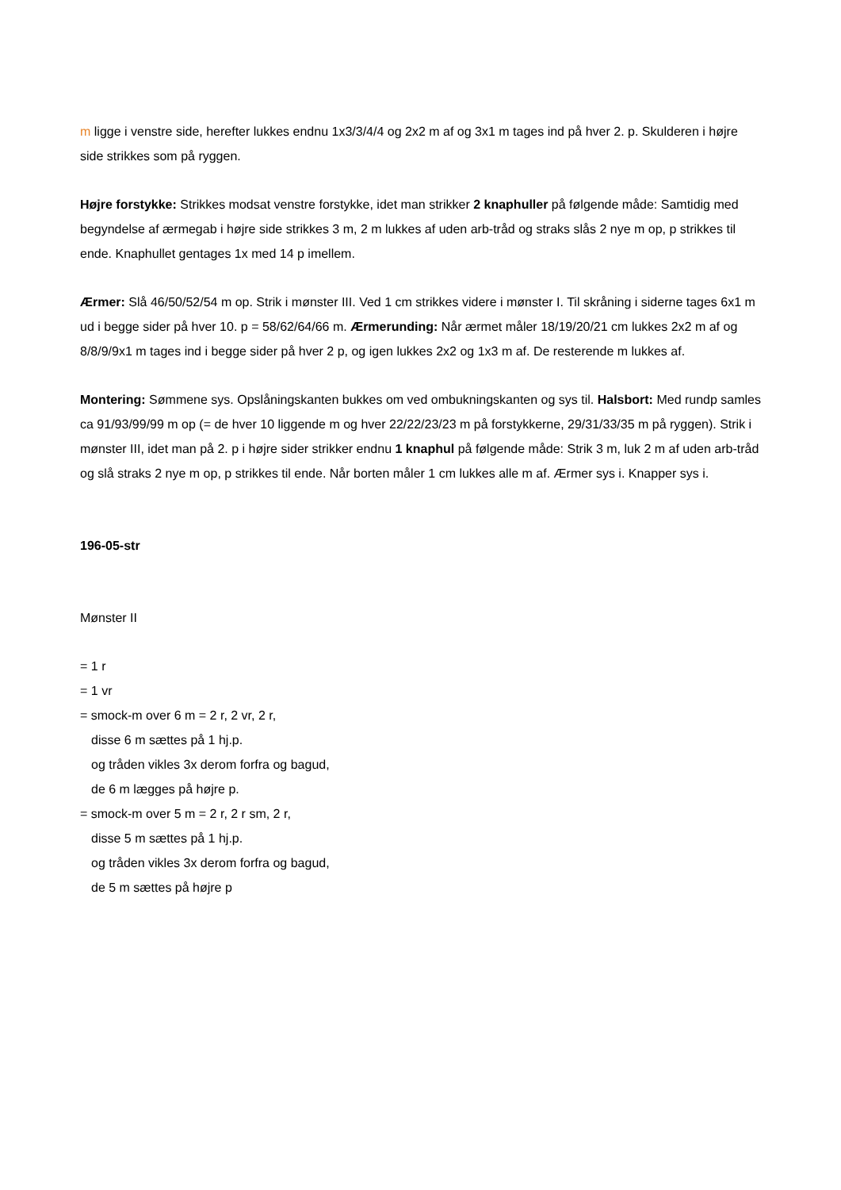m ligge i venstre side, herefter lukkes endnu 1x3/3/4/4 og 2x2 m af og 3x1 m tages ind på hver 2. p. Skulderen i højre side strikkes som på ryggen.
Højre forstykke: Strikkes modsat venstre forstykke, idet man strikker 2 knaphuller på følgende måde: Samtidig med begyndelse af ærmegab i højre side strikkes 3 m, 2 m lukkes af uden arb-tråd og straks slås 2 nye m op, p strikkes til ende. Knaphullet gentages 1x med 14 p imellem.
Ærmer: Slå 46/50/52/54 m op. Strik i mønster III. Ved 1 cm strikkes videre i mønster I. Til skråning i siderne tages 6x1 m ud i begge sider på hver 10. p = 58/62/64/66 m. Ærmerunding: Når ærmet måler 18/19/20/21 cm lukkes 2x2 m af og 8/8/9/9x1 m tages ind i begge sider på hver 2 p, og igen lukkes 2x2 og 1x3 m af. De resterende m lukkes af.
Montering: Sømmene sys. Opslåningskanten bukkes om ved ombukningskanten og sys til. Halsbort: Med rundp samles ca 91/93/99/99 m op (= de hver 10 liggende m og hver 22/22/23/23 m på forstykkerne, 29/31/33/35 m på ryggen). Strik i mønster III, idet man på 2. p i højre sider strikker endnu 1 knaphul på følgende måde: Strik 3 m, luk 2 m af uden arb-tråd og slå straks 2 nye m op, p strikkes til ende. Når borten måler 1 cm lukkes alle m af. Ærmer sys i. Knapper sys i.
196-05-str
Mønster II
= 1 r
= 1 vr
= smock-m over 6 m = 2 r, 2 vr, 2 r,
disse 6 m sættes på 1 hj.p.
og tråden vikles 3x derom forfra og bagud,
de 6 m lægges på højre p.
= smock-m over 5 m = 2 r, 2 r sm, 2 r,
disse 5 m sættes på 1 hj.p.
og tråden vikles 3x derom forfra og bagud,
de 5 m sættes på højre p